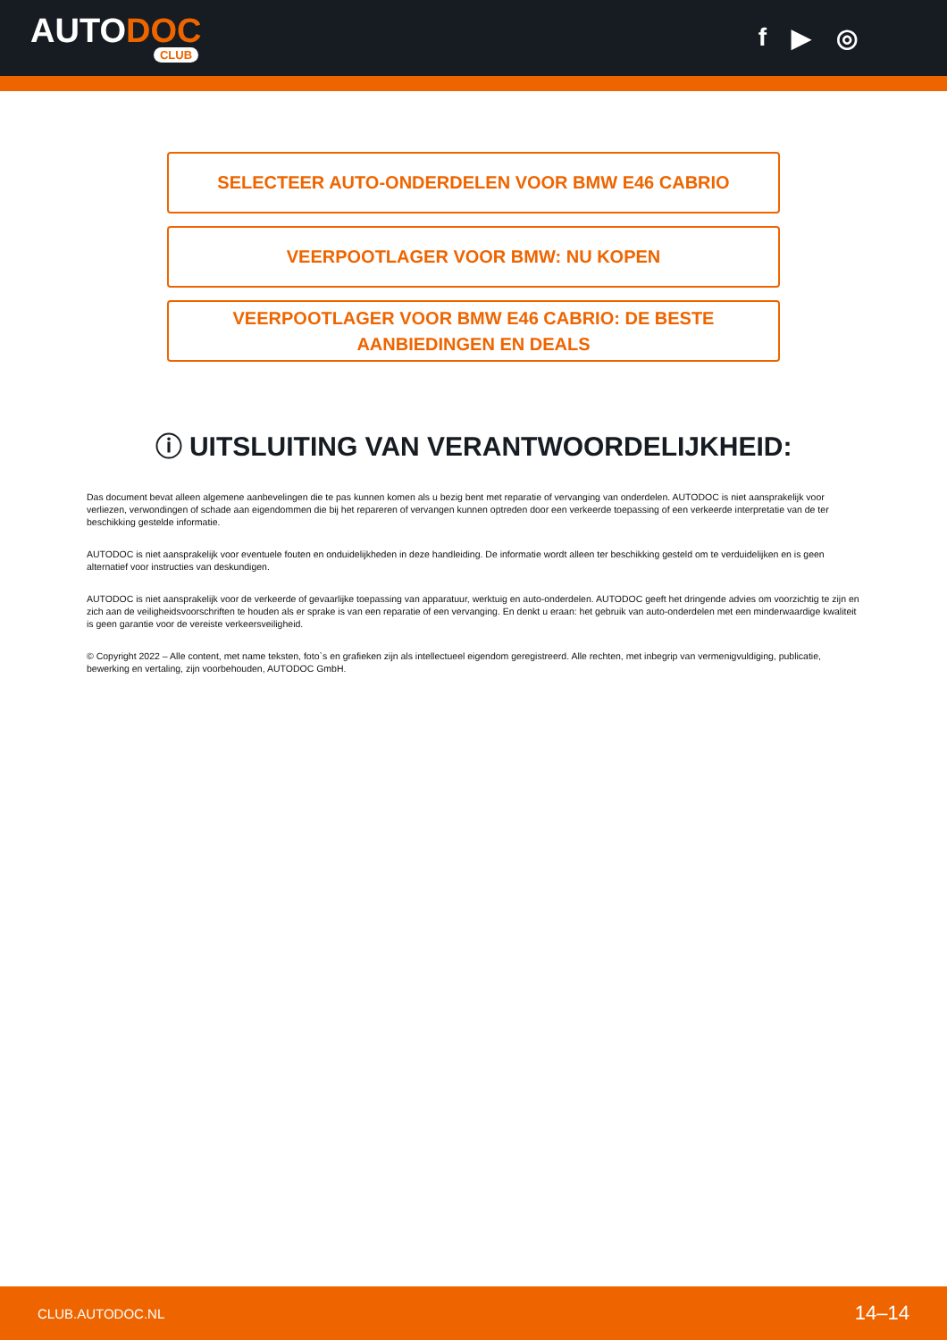AUTODOC
CLUB
f ▶ ◎
SELECTEER AUTO-ONDERDELEN VOOR BMW E46 CABRIO
VEERPOOTLAGER VOOR BMW: NU KOPEN
VEERPOOTLAGER VOOR BMW E46 CABRIO: DE BESTE
AANBIEDINGEN EN DEALS
ⓘ UITSLUITING VAN VERANTWOORDELIJKHEID:
Das document bevat alleen algemene aanbevelingen die te pas kunnen komen als u bezig bent met reparatie of vervanging van onderdelen. AUTODOC is niet aansprakelijk voor verliezen, verwondingen of schade aan eigendommen die bij het repareren of vervangen kunnen optreden door een verkeerde toepassing of een verkeerde interpretatie van de ter beschikking gestelde informatie.
AUTODOC is niet aansprakelijk voor eventuele fouten en onduidelijkheden in deze handleiding. De informatie wordt alleen ter beschikking gesteld om te verduidelijken en is geen alternatief voor instructies van deskundigen.
AUTODOC is niet aansprakelijk voor de verkeerde of gevaarlijke toepassing van apparatuur, werktuig en auto-onderdelen. AUTODOC geeft het dringende advies om voorzichtig te zijn en zich aan de veiligheidsvoorschriften te houden als er sprake is van een reparatie of een vervanging. En denkt u eraan: het gebruik van auto-onderdelen met een minderwaardige kwaliteit is geen garantie voor de vereiste verkeersveiligheid.
© Copyright 2022 – Alle content, met name teksten, foto`s en grafieken zijn als intellectueel eigendom geregistreerd. Alle rechten, met inbegrip van vermenigvuldiging, publicatie, bewerking en vertaling, zijn voorbehouden, AUTODOC GmbH.
CLUB.AUTODOC.NL 14–14